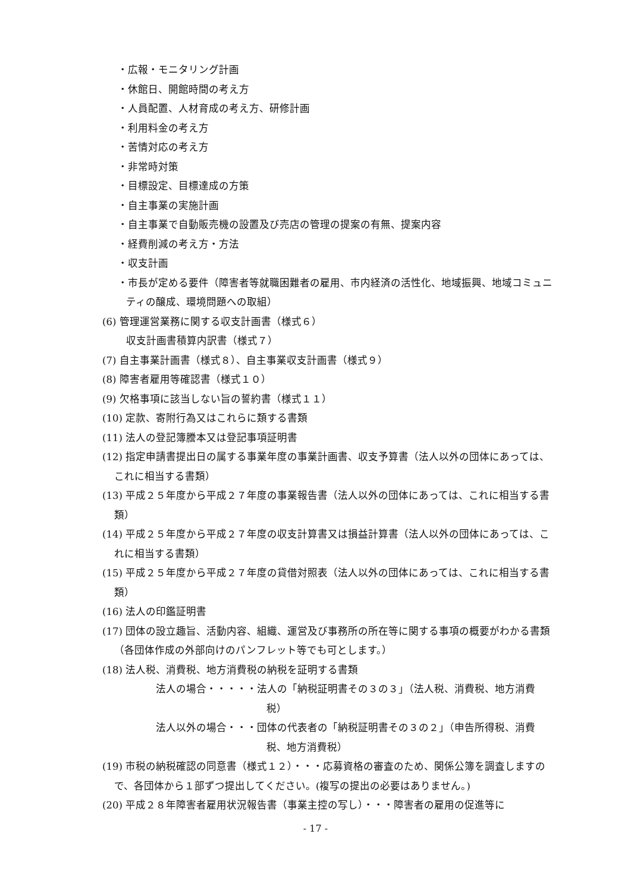・広報・モニタリング計画
・休館日、開館時間の考え方
・人員配置、人材育成の考え方、研修計画
・利用料金の考え方
・苦情対応の考え方
・非常時対策
・目標設定、目標達成の方策
・自主事業の実施計画
・自主事業で自動販売機の設置及び売店の管理の提案の有無、提案内容
・経費削減の考え方・方法
・収支計画
・市長が定める要件（障害者等就職困難者の雇用、市内経済の活性化、地域振興、地域コミュニティの醸成、環境問題への取組）
(6) 管理運営業務に関する収支計画書（様式６）
収支計画書積算内訳書（様式７）
(7) 自主事業計画書（様式８）、自主事業収支計画書（様式９）
(8) 障害者雇用等確認書（様式１０）
(9) 欠格事項に該当しない旨の誓約書（様式１１）
(10) 定款、寄附行為又はこれらに類する書類
(11) 法人の登記簿謄本又は登記事項証明書
(12) 指定申請書提出日の属する事業年度の事業計画書、収支予算書（法人以外の団体にあっては、これに相当する書類）
(13) 平成２５年度から平成２７年度の事業報告書（法人以外の団体にあっては、これに相当する書類）
(14) 平成２５年度から平成２７年度の収支計算書又は損益計算書（法人以外の団体にあっては、これに相当する書類）
(15) 平成２５年度から平成２７年度の貸借対照表（法人以外の団体にあっては、これに相当する書類）
(16) 法人の印鑑証明書
(17) 団体の設立趣旨、活動内容、組織、運営及び事務所の所在等に関する事項の概要がわかる書類（各団体作成の外部向けのパンフレット等でも可とします。）
(18) 法人税、消費税、地方消費税の納税を証明する書類
法人の場合・・・・・法人の「納税証明書その３の３」（法人税、消費税、地方消費税）
法人以外の場合・・・団体の代表者の「納税証明書その３の２」（申告所得税、消費税、地方消費税）
(19) 市税の納税確認の同意書（様式１２）・・・応募資格の審査のため、関係公簿を調査しますので、各団体から１部ずつ提出してください。(複写の提出の必要はありません。)
(20) 平成２８年障害者雇用状況報告書（事業主控の写し）・・・障害者の雇用の促進等に
- 17 -